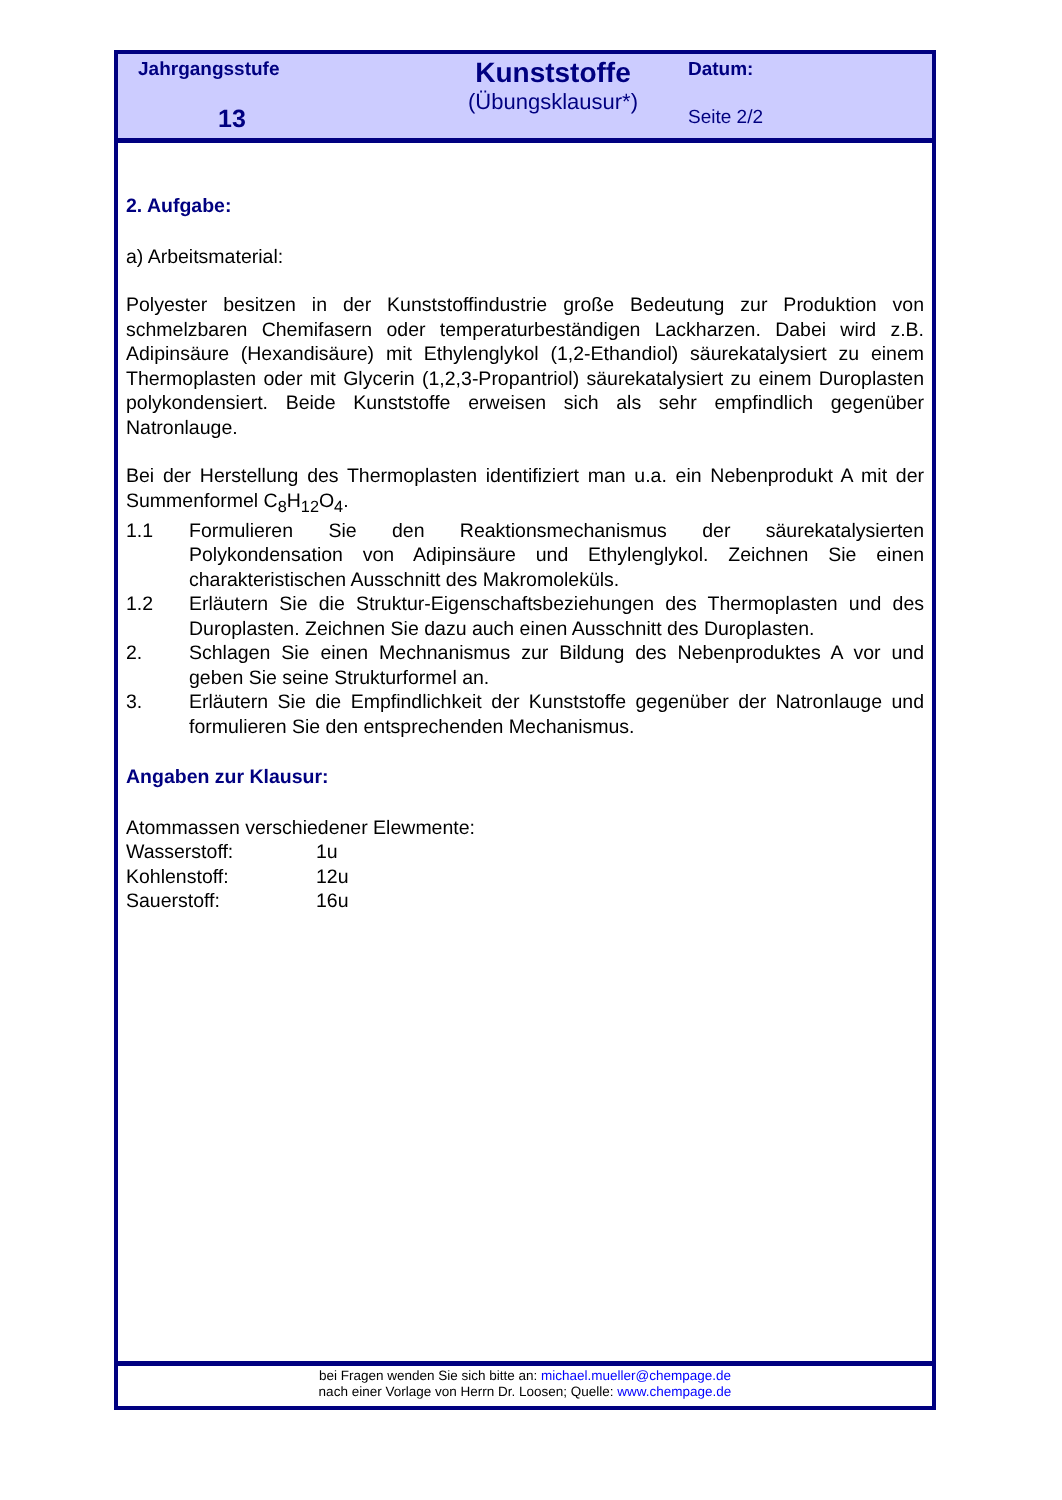Jahrgangsstufe
13
Kunststoffe
(Übungsklausur*)
Datum:
Seite 2/2
2. Aufgabe:
a) Arbeitsmaterial:
Polyester besitzen in der Kunststoffindustrie große Bedeutung zur Produktion von schmelzbaren Chemifasern oder temperaturbeständigen Lackharzen. Dabei wird z.B. Adipinsäure (Hexandisäure) mit Ethylenglykol (1,2-Ethandiol) säurekatalysiert zu einem Thermoplasten oder mit Glycerin (1,2,3-Propantriol) säurekatalysiert zu einem Duroplasten polykondensiert. Beide Kunststoffe erweisen sich als sehr empfindlich gegenüber Natronlauge.
Bei der Herstellung des Thermoplasten identifiziert man u.a. ein Nebenprodukt A mit der Summenformel C<sub>8</sub>H<sub>12</sub>O<sub>4</sub>.
1.1 Formulieren Sie den Reaktionsmechanismus der säurekatalysierten Polykondensation von Adipinsäure und Ethylenglykol. Zeichnen Sie einen charakteristischen Ausschnitt des Makromoleküls.
1.2 Erläutern Sie die Struktur-Eigenschaftsbeziehungen des Thermoplasten und des Duroplasten. Zeichnen Sie dazu auch einen Ausschnitt des Duroplasten.
2. Schlagen Sie einen Mechnanismus zur Bildung des Nebenproduktes A vor und geben Sie seine Strukturformel an.
3. Erläutern Sie die Empfindlichkeit der Kunststoffe gegenüber der Natronlauge und formulieren Sie den entsprechenden Mechanismus.
Angaben zur Klausur:
Atommassen verschiedener Elewmente:
| Wasserstoff: | 1u |
| Kohlenstoff: | 12u |
| Sauerstoff: | 16u |
bei Fragen wenden Sie sich bitte an: michael.mueller@chempage.de
nach einer Vorlage von Herrn Dr. Loosen; Quelle: www.chempage.de